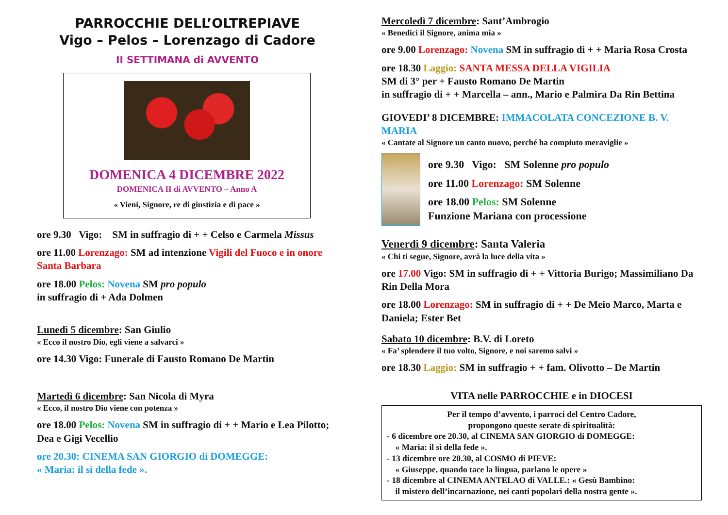PARROCCHIE DELL’OLTREPIAVE
Vigo – Pelos – Lorenzago di Cadore
II SETTIMANA di AVVENTO
DOMENICA 4 DICEMBRE 2022
DOMENICA II di AVVENTO – Anno A
« Vieni, Signore, re di giustizia e di pace »
ore 9.30 Vigo: SM in suffragio di + + Celso e Carmela Missus
ore 11.00 Lorenzago: SM ad intenzione Vigili del Fuoco e in onore Santa Barbara
ore 18.00 Pelos: Novena SM pro populo
in suffragio di + Ada Dolmen
Lunedì 5 dicembre: San Giulio
« Ecco il nostro Dio, egli viene a salvarci »
ore 14.30 Vigo: Funerale di Fausto Romano De Martin
Martedì 6 dicembre: San Nicola di Myra
« Ecco, il nostro Dio viene con potenza »
ore 18.00 Pelos: Novena SM in suffragio di + + Mario e Lea Pilotto; Dea e Gigi Vecellio
ore 20.30: CINEMA SAN GIORGIO di DOMEGGE:
« Maria: il sì della fede ».
Mercoledì 7 dicembre: Sant’Ambrogio
« Benedici il Signore, anima mia »
ore 9.00 Lorenzago: Novena SM in suffragio di + + Maria Rosa Crosta
ore 18.30 Laggio: SANTA MESSA DELLA VIGILIA
SM di 3° per + Fausto Romano De Martin
in suffragio di + + Marcella – ann., Mario e Palmira Da Rin Bettina
GIOVEDI’ 8 DICEMBRE: IMMACOLATA CONCEZIONE B. V. MARIA
« Cantate al Signore un canto nuovo, perché ha compiuto meraviglie »
ore 9.30 Vigo: SM Solenne pro populo
ore 11.00 Lorenzago: SM Solenne
ore 18.00 Pelos: SM Solenne
Funzione Mariana con processione
Venerdì 9 dicembre: Santa Valeria
« Chi ti segue, Signore, avrà la luce della vita »
ore 17.00 Vigo: SM in suffragio di + + Vittoria Burigo; Massimiliano Da Rin Della Mora
ore 18.00 Lorenzago: SM in suffragio di + + De Meio Marco, Marta e Daniela; Ester Bet
Sabato 10 dicembre: B.V. di Loreto
« Fa’ splendere il tuo volto, Signore, e noi saremo salvi »
ore 18.30 Laggio: SM in suffragio + + fam. Olivotto – De Martin
VITA nelle PARROCCHIE e in DIOCESI
Per il tempo d’avvento, i parroci del Centro Cadore,
propongono queste serate di spiritualità:
- 6 dicembre ore 20.30, al CINEMA SAN GIORGIO di DOMEGGE:
« Maria: il sì della fede ».
- 13 dicembre ore 20.30, al COSMO di PIEVE:
« Giuseppe, quando tace la lingua, parlano le opere »
- 18 dicembre al CINEMA ANTELAO di VALLE.: « Gesù Bambino:
il mistero dell’incarnazione, nei canti popolari della nostra gente ».